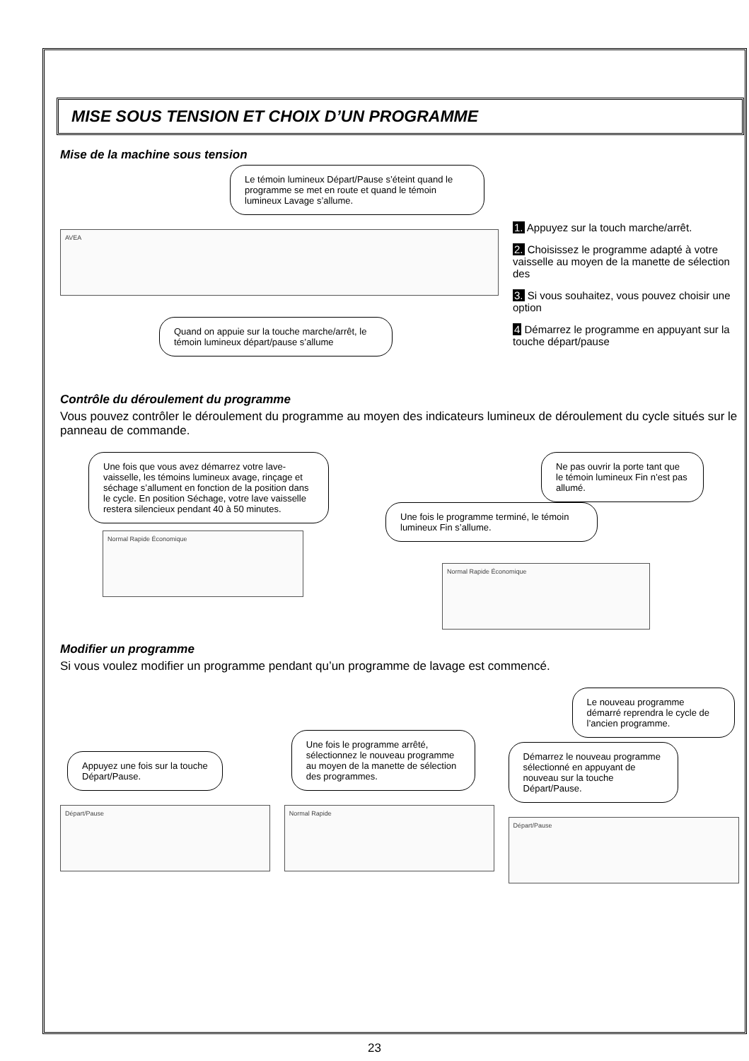MISE SOUS TENSION ET CHOIX D’UN PROGRAMME
Mise de la machine sous tension
Le témoin lumineux Départ/Pause s’éteint quand le programme se met en route et quand le témoin lumineux Lavage s’allume.
AVEA
Quand on appuie sur la touche marche/arrêt, le témoin lumineux départ/pause s’allume
1. Appuyez sur la touch marche/arrêt.
2. Choisissez le programme adapté à votre vaisselle au moyen de la manette de sélection des
3. Si vous souhaitez, vous pouvez choisir une option
4 Démarrez le programme en appuyant sur la touche départ/pause
Contrôle du déroulement du programme
Vous pouvez contrôler le déroulement du programme au moyen des indicateurs lumineux de déroulement du cycle situés sur le panneau de commande.
Une fois que vous avez démarrez votre lave-vaisselle, les témoins lumineux avage, rinçage et séchage s’allument en fonction de la position dans le cycle. En position Séchage, votre lave vaisselle restera silencieux pendant 40 à 50 minutes.
Normal Rapide Économique
Ne pas ouvrir la porte tant que le témoin lumineux Fin n’est pas allumé.
Une fois le programme terminé, le témoin lumineux Fin s’allume.
Normal Rapide Économique
Modifier un programme
Si vous voulez modifier un programme pendant qu’un programme de lavage est commencé.
Appuyez une fois sur la touche Départ/Pause.
Départ/Pause
Une fois le programme arrêté, sélectionnez le nouveau programme au moyen de la manette de sélection des programmes.
Normal Rapide
Le nouveau programme démarré reprendra le cycle de l’ancien programme.
Démarrez le nouveau programme sélectionné en appuyant de nouveau sur la touche Départ/Pause.
Départ/Pause
23